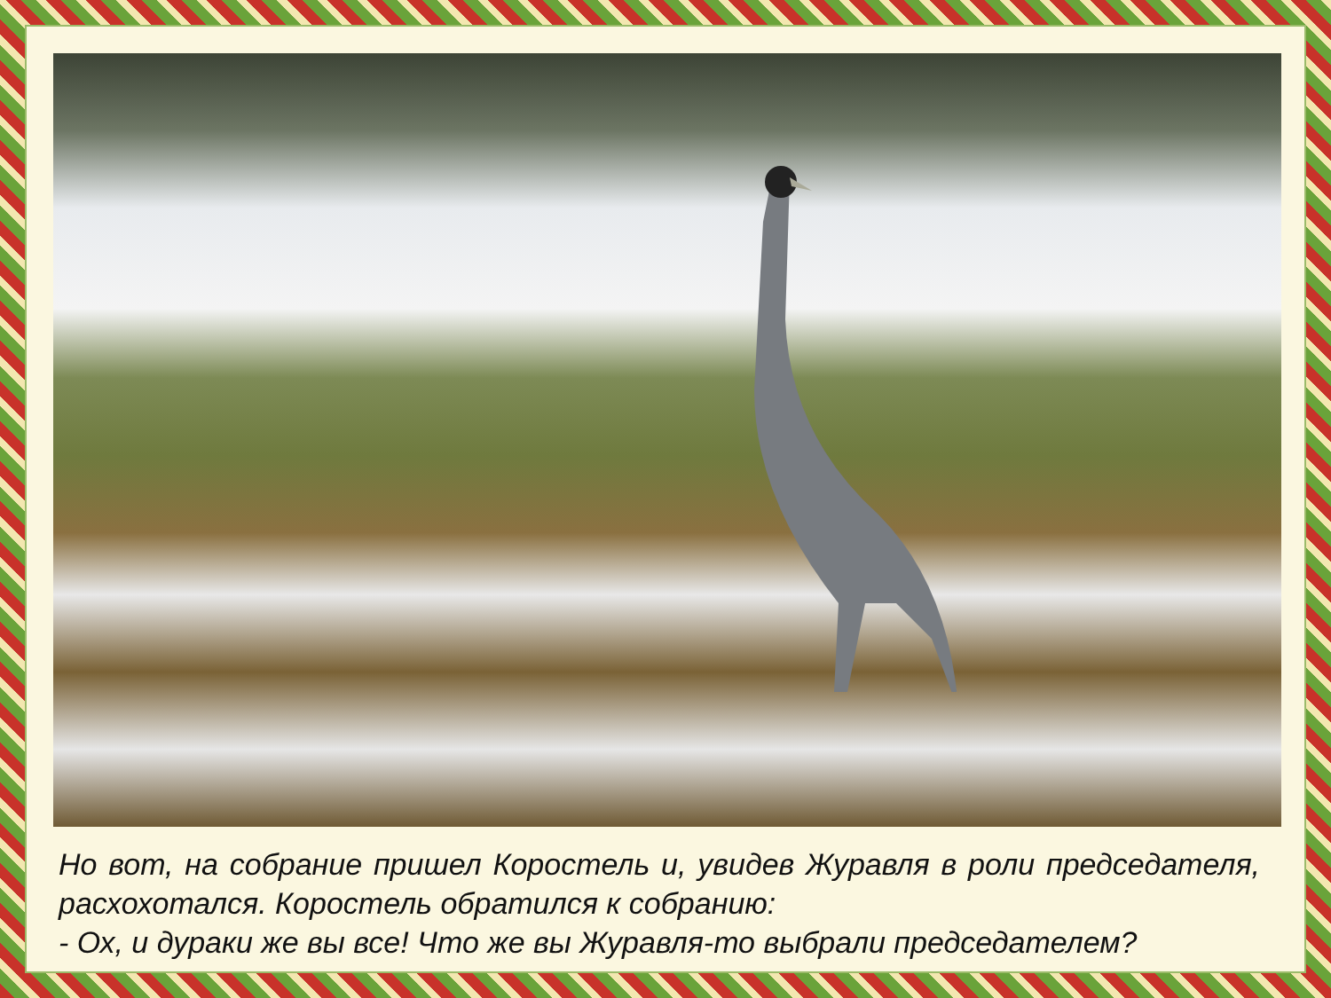Но вот, на собрание пришел Коростель и, увидев Журавля в роли председателя, расхохотался. Коростель обратился к собранию:
- Ох, и дураки же вы все! Что же вы Журавля-то выбрали председателем?